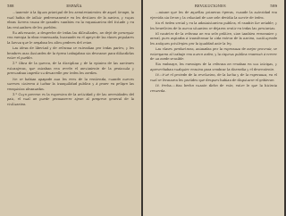588 ESPAÑA
...tamente á la figura principal de los acontecimientos de aquel tiempo, la cual habia de influir poderosamente en los destinos de la nacion, y cuyas obras fueron causa de grandes cambios en la organizacion del Estado y en las costumbres de los pueblos.
Su adversario, a despecho de todas las dificultades, no dejó de proseguir con energia la obra comenzada, buscando en el apoyo de las clases populares la fuerza que le negaban los altos poderes del reino.
Las ideas de libertad y de reforma se extendian por todas partes, y los hombres mas ilustrados de la época trabajaban sin descanso para difundirlas entre el pueblo.
2.º Obra de la guerra, de la disciplina y de la opinion de las naciones extranjeras, que miraban con recelo el movimiento de la peninsula y procuraban impedir su desarrollo por todos los medios.
No se habian apagado aun los ecos de la contienda, cuando nuevos sucesos vinieron á turbar la tranquilidad publica y á poner en peligro las conquistas alcanzadas.
3.º Cuyo proceso es la expresion de la actividad y de las necesidades del pais, el cual no puede permanecer ajeno al progreso general de la civilizacion.
REVOLUCIONES 589
...mismo que los de aquellas primeras épocas, cuando la autoridad era ejercida sin freno y la voluntad de uno solo decidia la suerte de todos.
En el órden social y en la administracion publica, el cambio fue notable, y los beneficios de la nueva situacion se dejaron sentir en todas las provincias.
El carácter de la reforma no era solo politico, sino tambien economico y moral, pues aspiraba á transformar la vida entera de la nacion, sustituyendo los antiguos privilegios por la igualdad ante la ley.
Las clases productoras, animadas por la esperanza de mejor porvenir, se entregaron al trabajo con nuevo ardor, y la riqueza publica comenzó á crecer de un modo sensible.
Sin embargo, los enemigos de la reforma no cesaban en sus intrigas, y aprovechaban cualquier ocasion para sembrar la discordia y el descontento.
IV.—Fué el periodo de la revolucion, de la lucha y de la esperanza, en el cual se formaron los partidos que despues habian de disputarse el gobierno.
IV. Fecha.—Has hecho cuanto dicho de esto, entre lo que la historia recuerda.